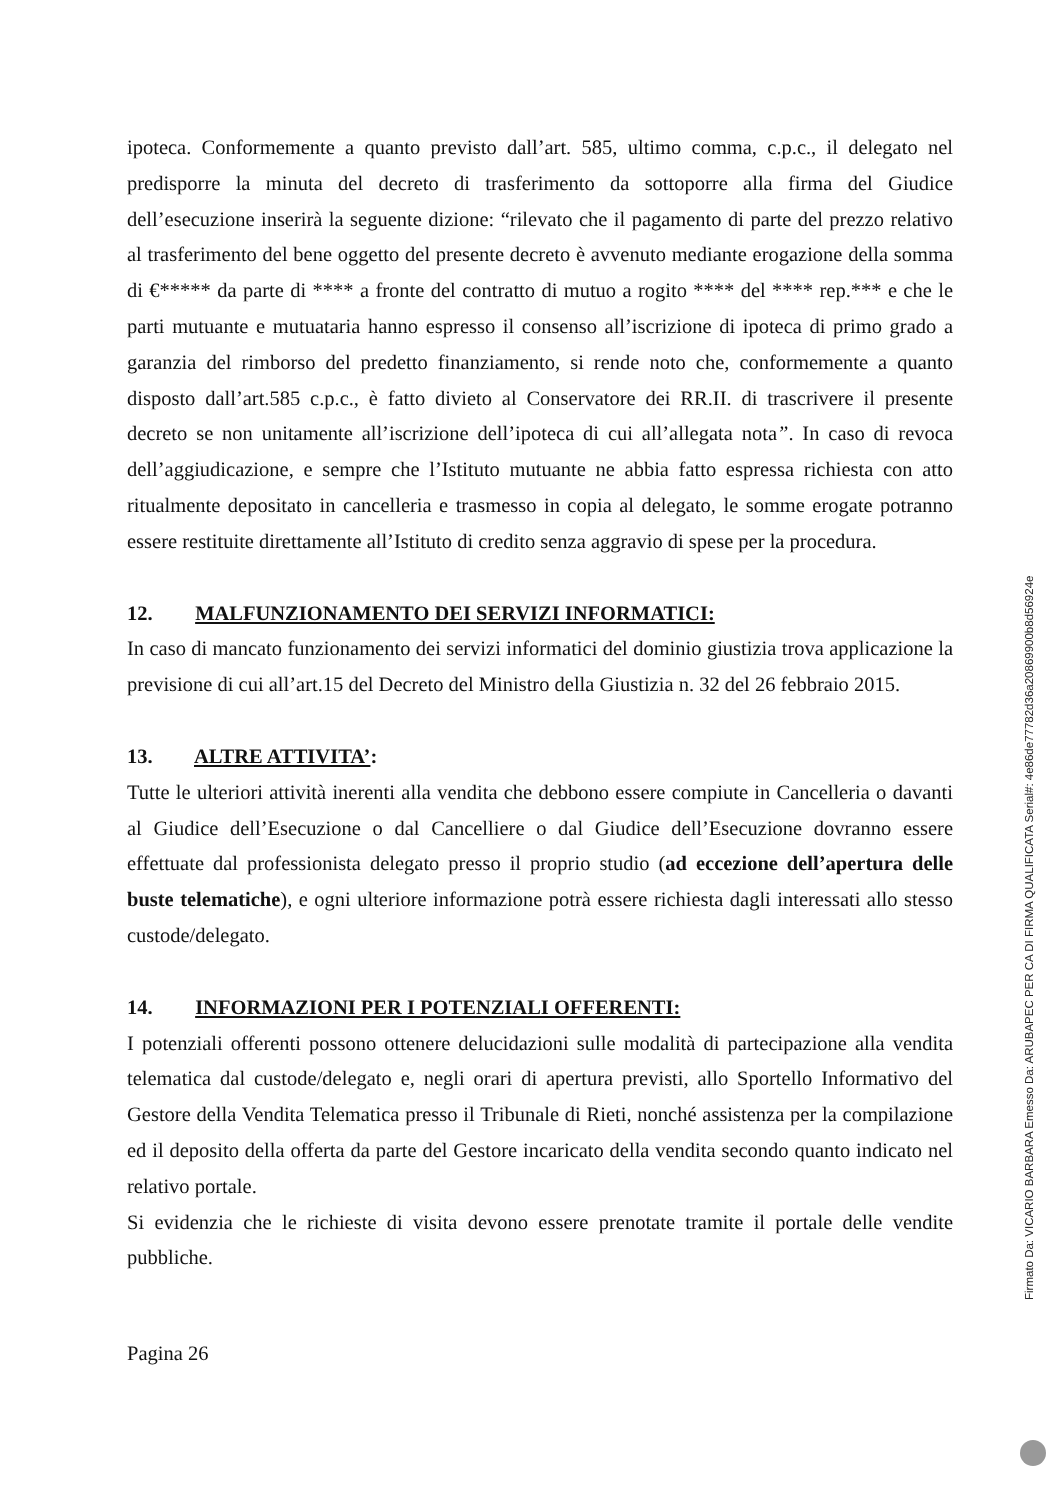ipoteca. Conformemente a quanto previsto dall’art. 585, ultimo comma, c.p.c., il delegato nel predisporre la minuta del decreto di trasferimento da sottoporre alla firma del Giudice dell’esecuzione inserirà la seguente dizione: “rilevato che il pagamento di parte del prezzo relativo al trasferimento del bene oggetto del presente decreto è avvenuto mediante erogazione della somma di €***** da parte di **** a fronte del contratto di mutuo a rogito **** del **** rep.*** e che le parti mutuante e mutuataria hanno espresso il consenso all’iscrizione di ipoteca di primo grado a garanzia del rimborso del predetto finanziamento, si rende noto che, conformemente a quanto disposto dall’art.585 c.p.c., è fatto divieto al Conservatore dei RR.II. di trascrivere il presente decreto se non unitamente all’iscrizione dell’ipoteca di cui all’allegata nota”. In caso di revoca dell’aggiudicazione, e sempre che l’Istituto mutuante ne abbia fatto espressa richiesta con atto ritualmente depositato in cancelleria e trasmesso in copia al delegato, le somme erogate potranno essere restituite direttamente all’Istituto di credito senza aggravio di spese per la procedura.
12. MALFUNZIONAMENTO DEI SERVIZI INFORMATICI:
In caso di mancato funzionamento dei servizi informatici del dominio giustizia trova applicazione la previsione di cui all’art.15 del Decreto del Ministro della Giustizia n. 32 del 26 febbraio 2015.
13. ALTRE ATTIVITA’:
Tutte le ulteriori attività inerenti alla vendita che debbono essere compiute in Cancelleria o davanti al Giudice dell’Esecuzione o dal Cancelliere o dal Giudice dell’Esecuzione dovranno essere effettuate dal professionista delegato presso il proprio studio (ad eccezione dell’apertura delle buste telematiche), e ogni ulteriore informazione potrà essere richiesta dagli interessati allo stesso custode/delegato.
14. INFORMAZIONI PER I POTENZIALI OFFERENTI:
I potenziali offerenti possono ottenere delucidazioni sulle modalità di partecipazione alla vendita telematica dal custode/delegato e, negli orari di apertura previsti, allo Sportello Informativo del Gestore della Vendita Telematica presso il Tribunale di Rieti, nonché assistenza per la compilazione ed il deposito della offerta da parte del Gestore incaricato della vendita secondo quanto indicato nel relativo portale.
Si evidenzia che le richieste di visita devono essere prenotate tramite il portale delle vendite pubbliche.
Pagina 26
Firmato Da: VICARIO BARBARA Emesso Da: ARUBAPEC PER CA DI FIRMA QUALIFICATA Serial#: 4e86de77782d36a20869900b8d56924e